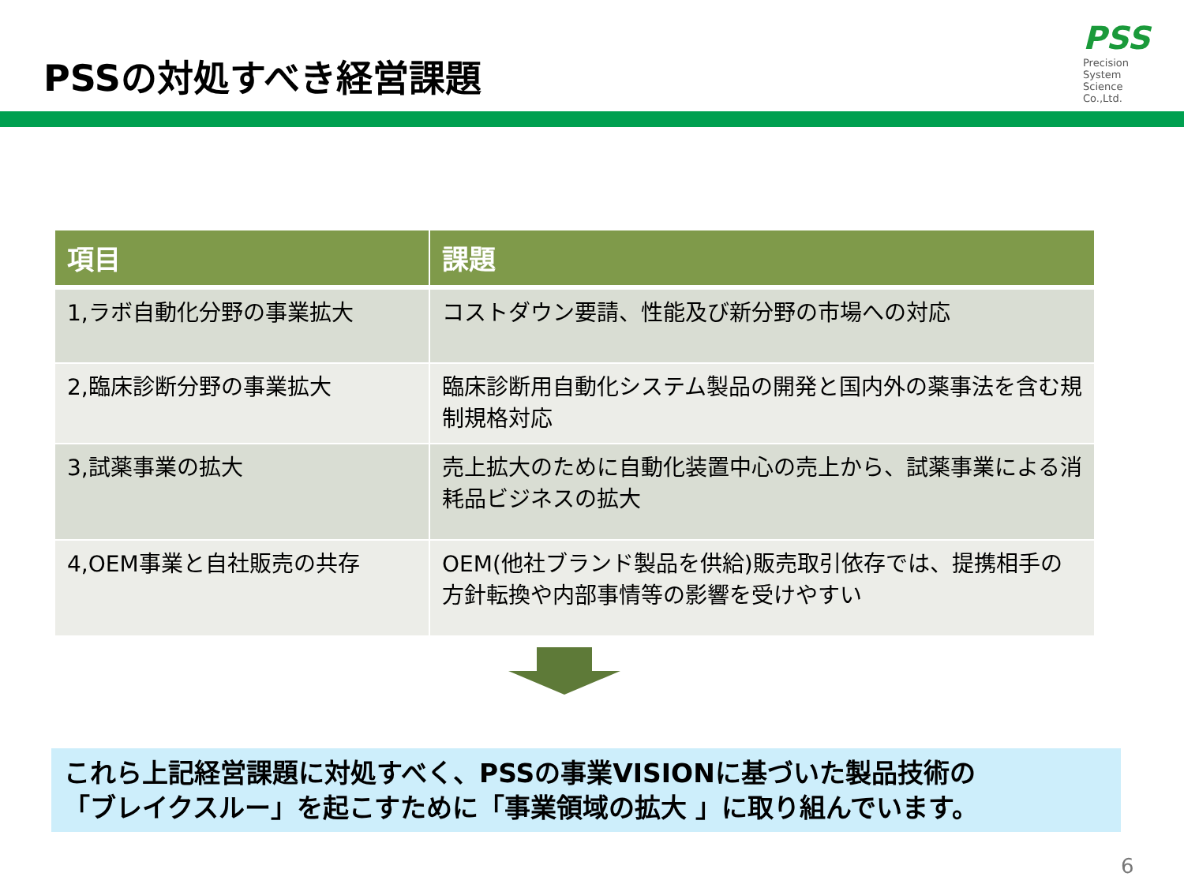PSSの対処すべき経営課題
PSS
Precision
System
Science
Co.,Ltd.
| 項目 | 課題 |
| --- | --- |
| 1,ラボ自動化分野の事業拡大 | コストダウン要請、性能及び新分野の市場への対応 |
| 2,臨床診断分野の事業拡大 | 臨床診断用自動化システム製品の開発と国内外の薬事法を含む規制規格対応 |
| 3,試薬事業の拡大 | 売上拡大のために自動化装置中心の売上から、試薬事業による消耗品ビジネスの拡大 |
| 4,OEM事業と自社販売の共存 | OEM(他社ブランド製品を供給)販売取引依存では、提携相手の方針転換や内部事情等の影響を受けやすい |
これら上記経営課題に対処すべく、PSSの事業VISIONに基づいた製品技術の
「ブレイクスルー」を起こすために「事業領域の拡大 」に取り組んでいます。
6